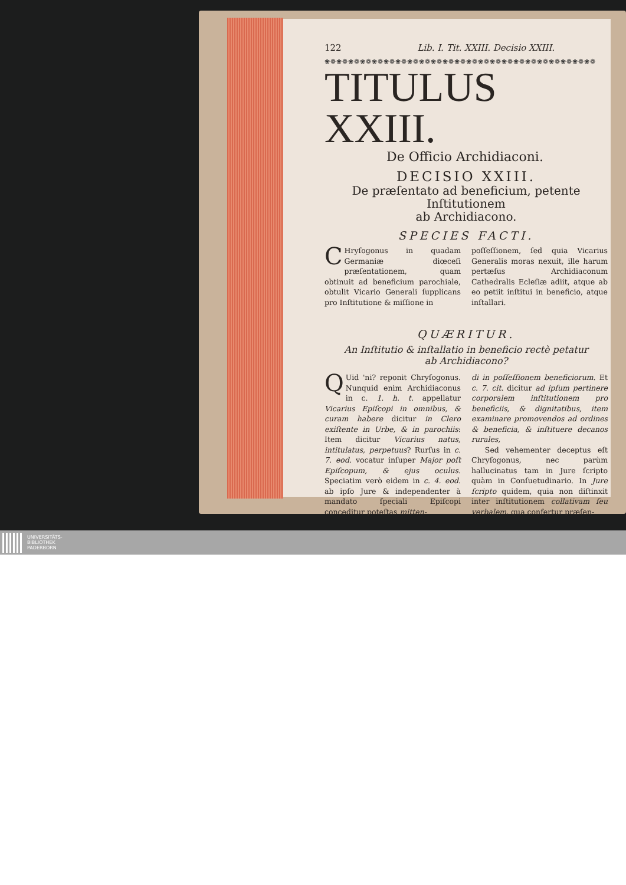122 Lib. I. Tit. XXIII. Decisio XXIII.
❀❁❀❁❀❁❀❁❀❁❀❁❀❁❀❁❀❁❀❁❀❁❀❁❀❁❀❁❀❁❀❁❀❁❀❁❀❁❀❁❀❁❀❁❀❁
TITULUS XXIII.
De Officio Archidiaconi.
DECISIO XXIII.
De præſentato ad beneficium, petente Inſtitutionem
ab Archidiacono.
SPECIES FACTI.
CHryſogonus in quadam Germaniæ diœceſi præſentationem, quam obtinuit ad beneficium parochiale, obtulit Vicario Generali ſupplicans pro Inſtitutione & miſſione in
poſſeſſionem, ſed quia Vicarius Generalis moras nexuit, ille harum pertæſus Archidiaconum Cathedralis Ecleſiæ adiit, atque ab eo petiit inſtitui in beneficio, atque inſtallari.
QUÆRITUR.
An Inſtitutio & inſtallatio in beneficio rectè petatur
ab Archidiacono?
QUid 'ni? reponit Chryſogonus. Nunquid enim Archidiaconus in c. 1. h. t. appellatur Vicarius Epiſcopi in omnibus, & curam habere dicitur in Clero exiſtente in Urbe, & in parochiis: Item dicitur Vicarius natus, intitulatus, perpetuus? Rurſus in c. 7. eod. vocatur inſuper Major poſt Epiſcopum, & ejus oculus. Speciatim verò eidem in c. 4. eod. ab ipſo Jure & independenter à mandato ſpeciali Epiſcopi conceditur poteſtas mitten-
di in poſſeſſionem beneficiorum. Et c. 7. cit. dicitur ad ipſum pertinere corporalem inſtitutionem pro beneficiis, & dignitatibus, item examinare promovendos ad ordines & beneficia, & inſtituere decanos rurales,
Sed vehementer deceptus eſt Chryſogonus, nec parùm hallucinatus tam in Jure ſcripto quàm in Conſuetudinario. In Jure ſcripto quidem, quia non diſtinxit inter inſtitutionem collativam ſeu verbalem, qua confertur præſen-
UNIVERSITÄTS-
BIBLIOTHEK
PADERBORN